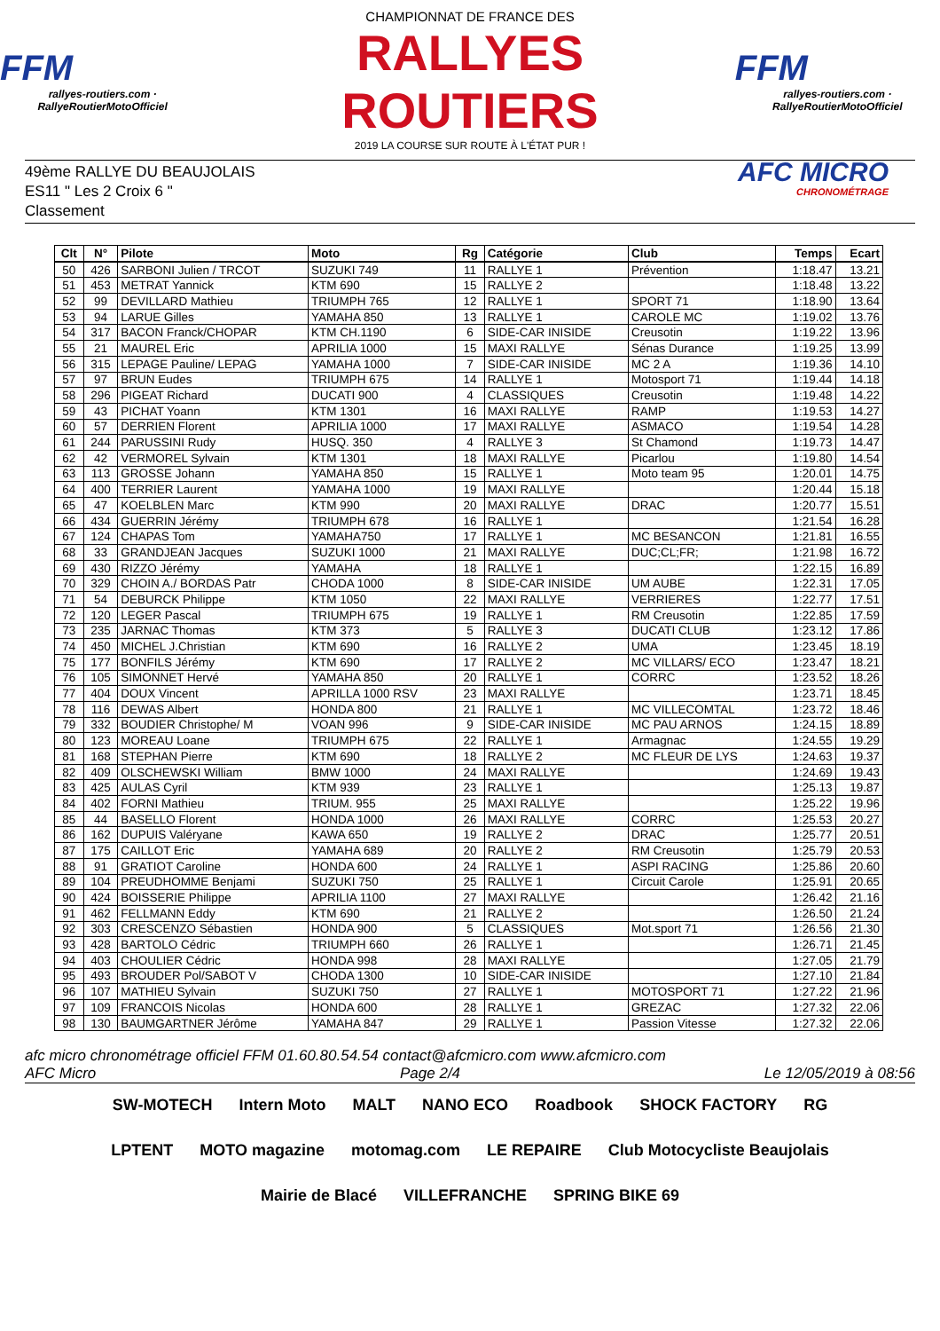FFM
rallyes-routiers.com · RallyeRoutierMotoOfficiel
CHAMPIONNAT DE FRANCE DES
RALLYES ROUTIERS
2019 LA COURSE SUR ROUTE À L'ÉTAT PUR !
FFM
rallyes-routiers.com · RallyeRoutierMotoOfficiel
49ème RALLYE DU BEAUJOLAIS
ES11 " Les 2 Croix 6 "
Classement
AFC MICRO
CHRONOMÉTRAGE
| Clt | N° | Pilote | Moto | Rg | Catégorie | Club | Temps | Ecart |
| --- | --- | --- | --- | --- | --- | --- | --- | --- |
| 50 | 426 | SARBONI Julien / TRCOT | SUZUKI 749 | 11 | RALLYE 1 | Prévention | 1:18.47 | 13.21 |
| 51 | 453 | METRAT Yannick | KTM 690 | 15 | RALLYE 2 | | 1:18.48 | 13.22 |
| 52 | 99 | DEVILLARD Mathieu | TRIUMPH 765 | 12 | RALLYE 1 | SPORT 71 | 1:18.90 | 13.64 |
| 53 | 94 | LARUE Gilles | YAMAHA 850 | 13 | RALLYE 1 | CAROLE MC | 1:19.02 | 13.76 |
| 54 | 317 | BACON Franck/CHOPAR | KTM CH.1190 | 6 | SIDE-CAR INISIDE | Creusotin | 1:19.22 | 13.96 |
| 55 | 21 | MAUREL Eric | APRILIA 1000 | 15 | MAXI RALLYE | Sénas Durance | 1:19.25 | 13.99 |
| 56 | 315 | LEPAGE Pauline/ LEPAG | YAMAHA 1000 | 7 | SIDE-CAR INISIDE | MC 2 A | 1:19.36 | 14.10 |
| 57 | 97 | BRUN Eudes | TRIUMPH 675 | 14 | RALLYE 1 | Motosport 71 | 1:19.44 | 14.18 |
| 58 | 296 | PIGEAT Richard | DUCATI 900 | 4 | CLASSIQUES | Creusotin | 1:19.48 | 14.22 |
| 59 | 43 | PICHAT Yoann | KTM 1301 | 16 | MAXI RALLYE | RAMP | 1:19.53 | 14.27 |
| 60 | 57 | DERRIEN Florent | APRILIA 1000 | 17 | MAXI RALLYE | ASMACO | 1:19.54 | 14.28 |
| 61 | 244 | PARUSSINI Rudy | HUSQ. 350 | 4 | RALLYE 3 | St Chamond | 1:19.73 | 14.47 |
| 62 | 42 | VERMOREL Sylvain | KTM 1301 | 18 | MAXI RALLYE | Picarlou | 1:19.80 | 14.54 |
| 63 | 113 | GROSSE Johann | YAMAHA 850 | 15 | RALLYE 1 | Moto team 95 | 1:20.01 | 14.75 |
| 64 | 400 | TERRIER Laurent | YAMAHA 1000 | 19 | MAXI RALLYE | | 1:20.44 | 15.18 |
| 65 | 47 | KOELBLEN Marc | KTM 990 | 20 | MAXI RALLYE | DRAC | 1:20.77 | 15.51 |
| 66 | 434 | GUERRIN Jérémy | TRIUMPH 678 | 16 | RALLYE 1 | | 1:21.54 | 16.28 |
| 67 | 124 | CHAPAS Tom | YAMAHA750 | 17 | RALLYE 1 | MC BESANCON | 1:21.81 | 16.55 |
| 68 | 33 | GRANDJEAN Jacques | SUZUKI 1000 | 21 | MAXI RALLYE | DUC;CL;FR; | 1:21.98 | 16.72 |
| 69 | 430 | RIZZO Jérémy | YAMAHA | 18 | RALLYE 1 | | 1:22.15 | 16.89 |
| 70 | 329 | CHOIN A./ BORDAS Patr | CHODA 1000 | 8 | SIDE-CAR INISIDE | UM AUBE | 1:22.31 | 17.05 |
| 71 | 54 | DEBURCK Philippe | KTM 1050 | 22 | MAXI RALLYE | VERRIERES | 1:22.77 | 17.51 |
| 72 | 120 | LEGER Pascal | TRIUMPH 675 | 19 | RALLYE 1 | RM Creusotin | 1:22.85 | 17.59 |
| 73 | 235 | JARNAC Thomas | KTM 373 | 5 | RALLYE 3 | DUCATI CLUB | 1:23.12 | 17.86 |
| 74 | 450 | MICHEL J.Christian | KTM 690 | 16 | RALLYE 2 | UMA | 1:23.45 | 18.19 |
| 75 | 177 | BONFILS Jérémy | KTM 690 | 17 | RALLYE 2 | MC VILLARS/ ECO | 1:23.47 | 18.21 |
| 76 | 105 | SIMONNET Hervé | YAMAHA 850 | 20 | RALLYE 1 | CORRC | 1:23.52 | 18.26 |
| 77 | 404 | DOUX Vincent | APRILLA 1000 RSV | 23 | MAXI RALLYE | | 1:23.71 | 18.45 |
| 78 | 116 | DEWAS Albert | HONDA 800 | 21 | RALLYE 1 | MC VILLECOMTAL | 1:23.72 | 18.46 |
| 79 | 332 | BOUDIER Christophe/ M | VOAN 996 | 9 | SIDE-CAR INISIDE | MC PAU ARNOS | 1:24.15 | 18.89 |
| 80 | 123 | MOREAU Loane | TRIUMPH 675 | 22 | RALLYE 1 | Armagnac | 1:24.55 | 19.29 |
| 81 | 168 | STEPHAN Pierre | KTM 690 | 18 | RALLYE 2 | MC FLEUR DE LYS | 1:24.63 | 19.37 |
| 82 | 409 | OLSCHEWSKI William | BMW 1000 | 24 | MAXI RALLYE | | 1:24.69 | 19.43 |
| 83 | 425 | AULAS Cyril | KTM 939 | 23 | RALLYE 1 | | 1:25.13 | 19.87 |
| 84 | 402 | FORNI Mathieu | TRIUM. 955 | 25 | MAXI RALLYE | | 1:25.22 | 19.96 |
| 85 | 44 | BASELLO Florent | HONDA 1000 | 26 | MAXI RALLYE | CORRC | 1:25.53 | 20.27 |
| 86 | 162 | DUPUIS Valéryane | KAWA 650 | 19 | RALLYE 2 | DRAC | 1:25.77 | 20.51 |
| 87 | 175 | CAILLOT Eric | YAMAHA 689 | 20 | RALLYE 2 | RM Creusotin | 1:25.79 | 20.53 |
| 88 | 91 | GRATIOT Caroline | HONDA 600 | 24 | RALLYE 1 | ASPI RACING | 1:25.86 | 20.60 |
| 89 | 104 | PREUDHOMME Benjami | SUZUKI 750 | 25 | RALLYE 1 | Circuit Carole | 1:25.91 | 20.65 |
| 90 | 424 | BOISSERIE Philippe | APRILIA 1100 | 27 | MAXI RALLYE | | 1:26.42 | 21.16 |
| 91 | 462 | FELLMANN Eddy | KTM 690 | 21 | RALLYE 2 | | 1:26.50 | 21.24 |
| 92 | 303 | CRESCENZO Sébastien | HONDA 900 | 5 | CLASSIQUES | Mot.sport 71 | 1:26.56 | 21.30 |
| 93 | 428 | BARTOLO Cédric | TRIUMPH 660 | 26 | RALLYE 1 | | 1:26.71 | 21.45 |
| 94 | 403 | CHOULIER Cédric | HONDA 998 | 28 | MAXI RALLYE | | 1:27.05 | 21.79 |
| 95 | 493 | BROUDER Pol/SABOT V | CHODA 1300 | 10 | SIDE-CAR INISIDE | | 1:27.10 | 21.84 |
| 96 | 107 | MATHIEU Sylvain | SUZUKI 750 | 27 | RALLYE 1 | MOTOSPORT 71 | 1:27.22 | 21.96 |
| 97 | 109 | FRANCOIS Nicolas | HONDA 600 | 28 | RALLYE 1 | GREZAC | 1:27.32 | 22.06 |
| 98 | 130 | BAUMGARTNER Jérôme | YAMAHA 847 | 29 | RALLYE 1 | Passion Vitesse | 1:27.32 | 22.06 |
afc micro chronométrage officiel FFM 01.60.80.54.54 contact@afcmicro.com www.afcmicro.com
AFC Micro Page 2/4 Le 12/05/2019 à 08:56
SW-MOTECH Intern Moto MALT NANO ECO Roadbook SHOCK FACTORY RG LPTENT MOTO magazine motomag.com LE REPAIRE Club Motocycliste Beaujolais Mairie de Blacé VILLEFRANCHE SPRING BIKE 69